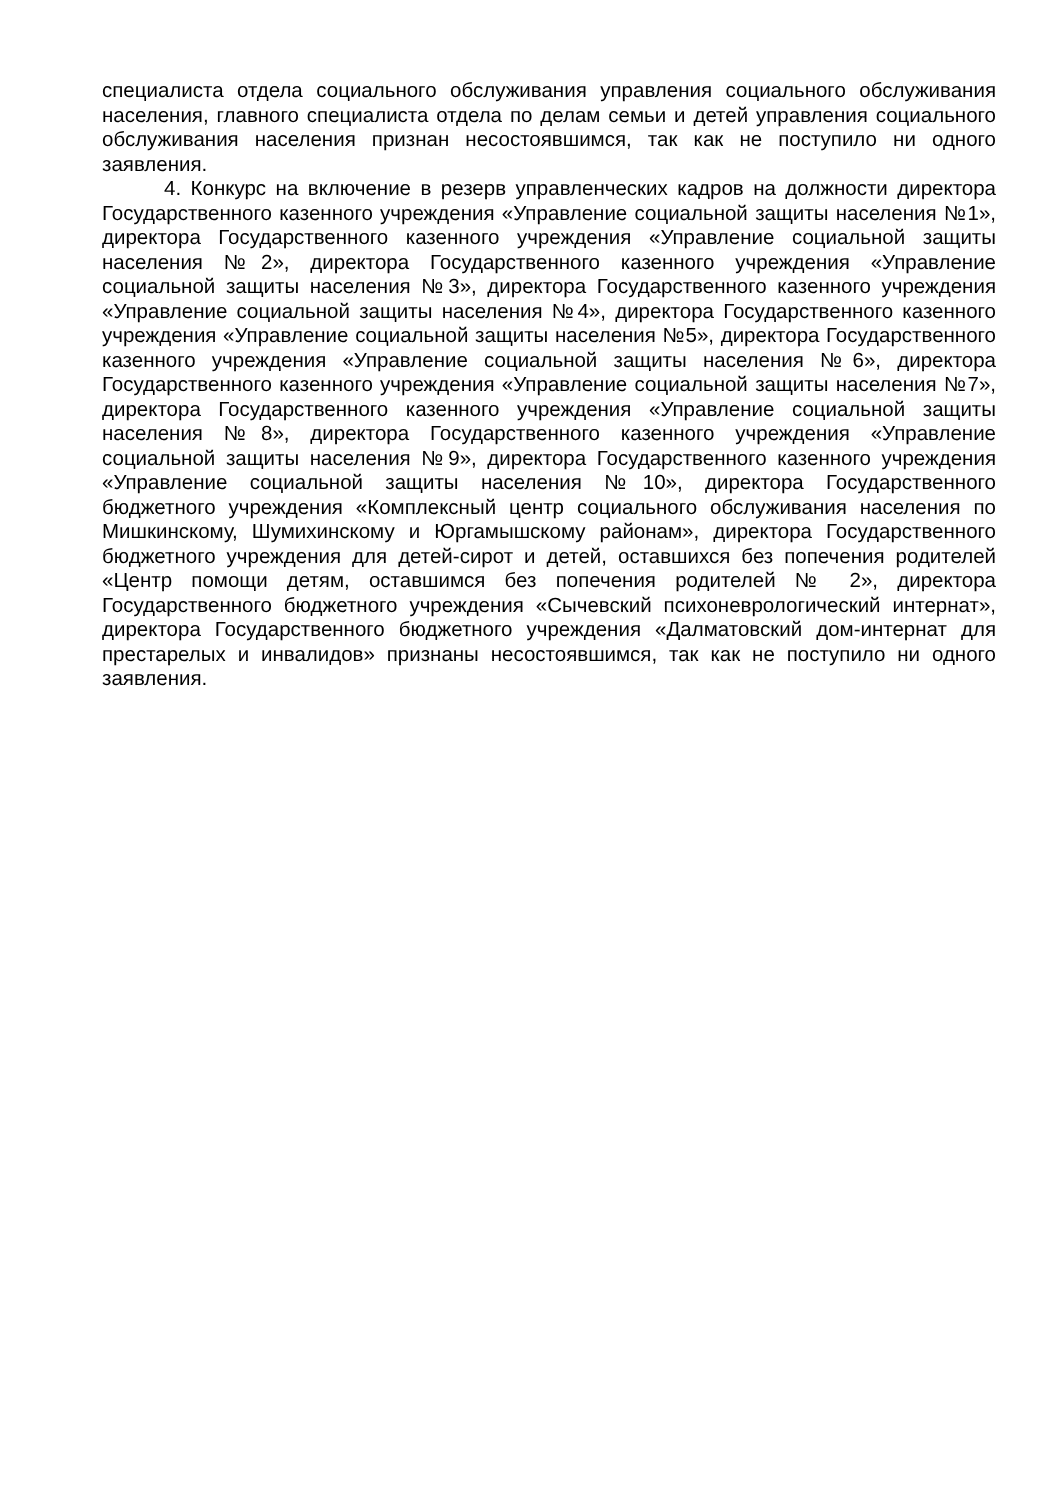специалиста отдела социального обслуживания управления социального обслуживания населения, главного специалиста отдела по делам семьи и детей управления социального обслуживания населения признан несостоявшимся, так как не поступило ни одного заявления.
4. Конкурс на включение в резерв управленческих кадров на должности директора Государственного казенного учреждения «Управление социальной защиты населения №1», директора Государственного казенного учреждения «Управление социальной защиты населения №2», директора Государственного казенного учреждения «Управление социальной защиты населения №3», директора Государственного казенного учреждения «Управление социальной защиты населения №4», директора Государственного казенного учреждения «Управление социальной защиты населения №5», директора Государственного казенного учреждения «Управление социальной защиты населения №6», директора Государственного казенного учреждения «Управление социальной защиты населения №7», директора Государственного казенного учреждения «Управление социальной защиты населения №8», директора Государственного казенного учреждения «Управление социальной защиты населения №9», директора Государственного казенного учреждения «Управление социальной защиты населения №10», директора Государственного бюджетного учреждения «Комплексный центр социального обслуживания населения по Мишкинскому, Шумихинскому и Юргамышскому районам», директора Государственного бюджетного учреждения для детей-сирот и детей, оставшихся без попечения родителей «Центр помощи детям, оставшимся без попечения родителей № 2», директора Государственного бюджетного учреждения «Сычевский психоневрологический интернат», директора Государственного бюджетного учреждения «Далматовский дом-интернат для престарелых и инвалидов» признаны несостоявшимся, так как не поступило ни одного заявления.